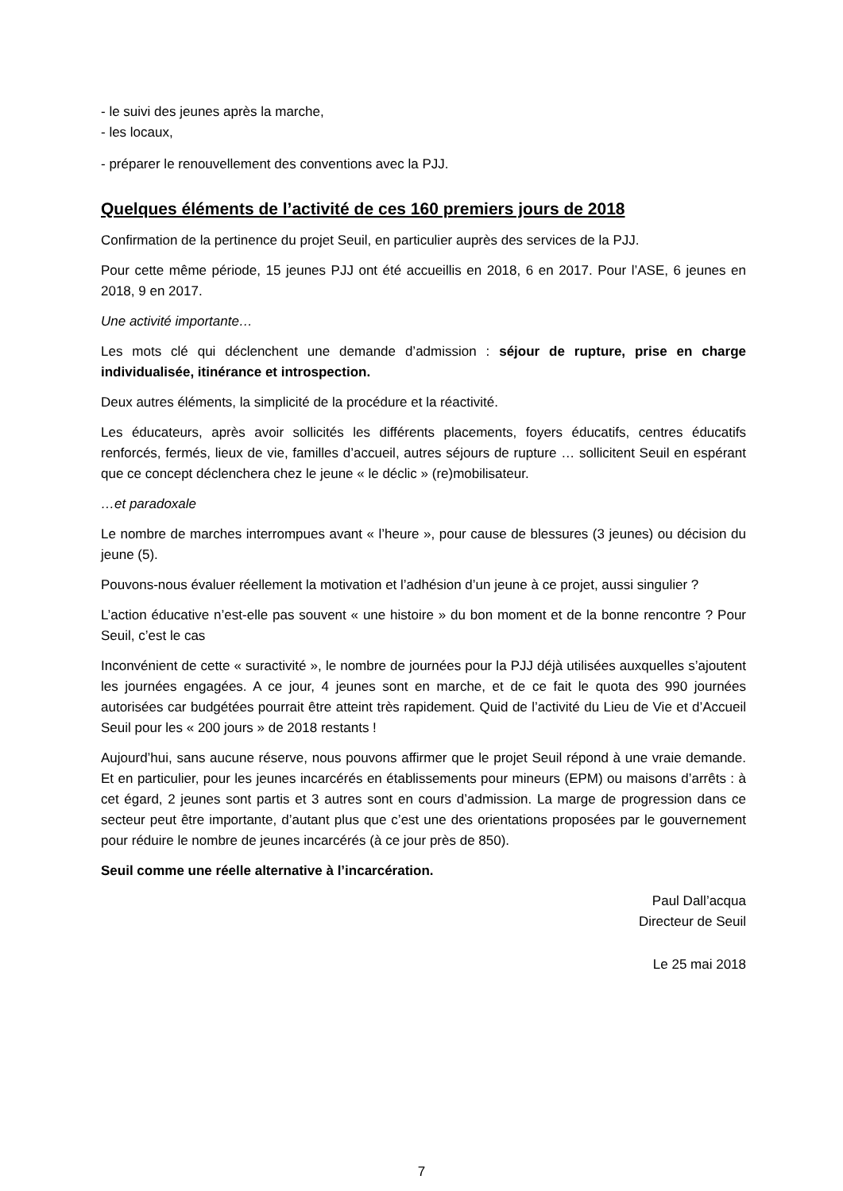- le suivi des jeunes après la marche,
- les locaux,
- préparer le renouvellement des conventions avec la PJJ.
Quelques éléments de l’activité de ces 160 premiers jours de 2018
Confirmation de la pertinence du projet Seuil, en particulier auprès des services de la PJJ.
Pour cette même période, 15 jeunes PJJ ont été accueillis en 2018, 6 en 2017. Pour l’ASE, 6 jeunes en 2018, 9 en 2017.
Une activité importante…
Les mots clé qui déclenchent une demande d’admission : séjour de rupture, prise en charge individualisée, itinérance et introspection.
Deux autres éléments, la simplicité de la procédure et la réactivité.
Les éducateurs, après avoir sollicités les différents placements, foyers éducatifs, centres éducatifs renforcés, fermés, lieux de vie, familles d’accueil, autres séjours de rupture … sollicitent Seuil en espérant que ce concept déclenchera chez le jeune « le déclic » (re)mobilisateur.
…et paradoxale
Le nombre de marches interrompues avant « l’heure », pour cause de blessures (3 jeunes) ou décision du jeune (5).
Pouvons-nous évaluer réellement la motivation et l’adhésion d’un jeune à ce projet, aussi singulier ?
L’action éducative n’est-elle pas souvent « une histoire » du bon moment et de la bonne rencontre ? Pour Seuil, c’est le cas
Inconvénient de cette « suractivité », le nombre de journées pour la PJJ déjà utilisées auxquelles s’ajoutent les journées engagées. A ce jour, 4 jeunes sont en marche, et de ce fait le quota des 990 journées autorisées car budgétées pourrait être atteint très rapidement. Quid de l’activité du Lieu de Vie et d’Accueil Seuil pour les « 200 jours » de 2018 restants !
Aujourd’hui, sans aucune réserve, nous pouvons affirmer que le projet Seuil répond à une vraie demande. Et en particulier, pour les jeunes incarcérés en établissements pour mineurs (EPM) ou maisons d’arrêts : à cet égard, 2 jeunes sont partis et 3 autres sont en cours d’admission. La marge de progression dans ce secteur peut être importante, d’autant plus que c’est une des orientations proposées par le gouvernement pour réduire le nombre de jeunes incarcérés (à ce jour près de 850).
Seuil comme une réelle alternative à l’incarcération.
Paul Dall’acqua
Directeur de Seuil
Le 25 mai 2018
7